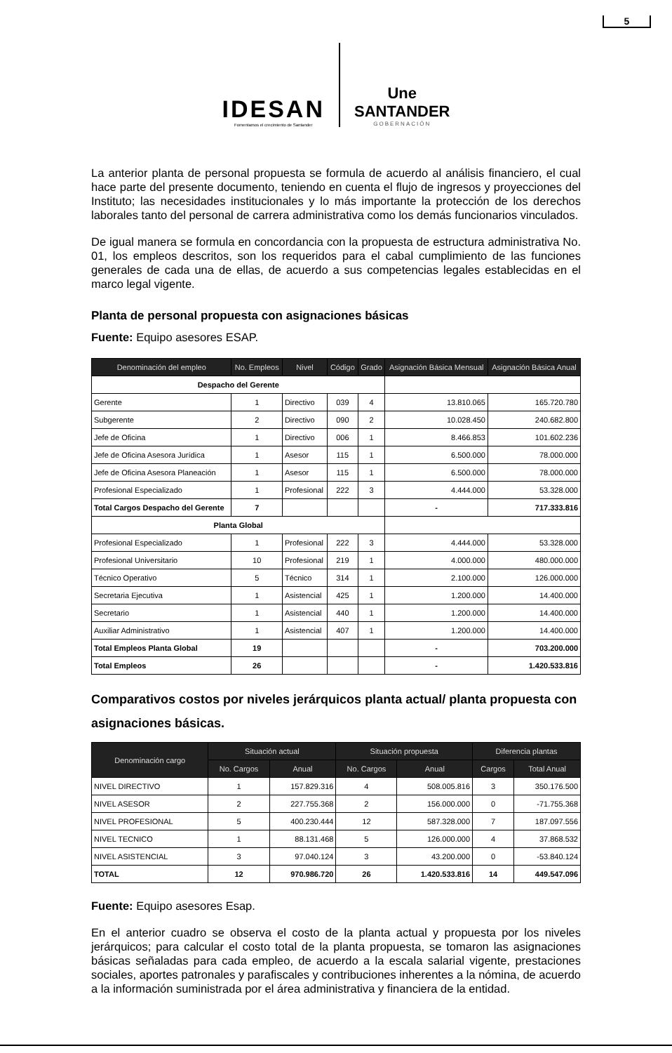5
IDESAN
Fomentamos el crecimiento de Santander
Une
SANTANDER
GOBERNACIÓN
La anterior planta de personal propuesta se formula de acuerdo al análisis financiero, el cual hace parte del presente documento, teniendo en cuenta el flujo de ingresos y proyecciones del Instituto; las necesidades institucionales y lo más importante la protección de los derechos laborales tanto del personal de carrera administrativa como los demás funcionarios vinculados.
De igual manera se formula en concordancia con la propuesta de estructura administrativa No. 01, los empleos descritos, son los requeridos para el cabal cumplimiento de las funciones generales de cada una de ellas, de acuerdo a sus competencias legales establecidas en el marco legal vigente.
Planta de personal propuesta con asignaciones básicas
Fuente: Equipo asesores ESAP.
| Denominación del empleo | No. Empleos | Nivel | Código | Grado | Asignación Básica Mensual | Asignación Básica Anual |
| --- | --- | --- | --- | --- | --- | --- |
| Despacho del Gerente | | | | | | |
| Gerente | 1 | Directivo | 039 | 4 | 13.810.065 | 165.720.780 |
| Subgerente | 2 | Directivo | 090 | 2 | 10.028.450 | 240.682.800 |
| Jefe de Oficina | 1 | Directivo | 006 | 1 | 8.466.853 | 101.602.236 |
| Jefe de Oficina Asesora Jurídica | 1 | Asesor | 115 | 1 | 6.500.000 | 78.000.000 |
| Jefe de Oficina Asesora Planeación | 1 | Asesor | 115 | 1 | 6.500.000 | 78.000.000 |
| Profesional Especializado | 1 | Profesional | 222 | 3 | 4.444.000 | 53.328.000 |
| Total Cargos Despacho del Gerente | 7 | | | | - | 717.333.816 |
| Planta Global | | | | | | |
| Profesional Especializado | 1 | Profesional | 222 | 3 | 4.444.000 | 53.328.000 |
| Profesional Universitario | 10 | Profesional | 219 | 1 | 4.000.000 | 480.000.000 |
| Técnico Operativo | 5 | Técnico | 314 | 1 | 2.100.000 | 126.000.000 |
| Secretaria Ejecutiva | 1 | Asistencial | 425 | 1 | 1.200.000 | 14.400.000 |
| Secretario | 1 | Asistencial | 440 | 1 | 1.200.000 | 14.400.000 |
| Auxiliar Administrativo | 1 | Asistencial | 407 | 1 | 1.200.000 | 14.400.000 |
| Total Empleos Planta Global | 19 | | | | - | 703.200.000 |
| Total Empleos | 26 | | | | - | 1.420.533.816 |
Comparativos costos por niveles jerárquicos planta actual/ planta propuesta con asignaciones básicas.
| Denominación cargo | Situación actual | | Situación propuesta | | Diferencia plantas | |
| --- | --- | --- | --- | --- | --- | --- |
| | No. Cargos | Anual | No. Cargos | Anual | Cargos | Total Anual |
| NIVEL DIRECTIVO | 1 | 157.829.316 | 4 | 508.005.816 | 3 | 350.176.500 |
| NIVEL ASESOR | 2 | 227.755.368 | 2 | 156.000.000 | 0 | -71.755.368 |
| NIVEL PROFESIONAL | 5 | 400.230.444 | 12 | 587.328.000 | 7 | 187.097.556 |
| NIVEL TECNICO | 1 | 88.131.468 | 5 | 126.000.000 | 4 | 37.868.532 |
| NIVEL ASISTENCIAL | 3 | 97.040.124 | 3 | 43.200.000 | 0 | -53.840.124 |
| TOTAL | 12 | 970.986.720 | 26 | 1.420.533.816 | 14 | 449.547.096 |
Fuente: Equipo asesores Esap.
En el anterior cuadro se observa el costo de la planta actual y propuesta por los niveles jerárquicos; para calcular el costo total de la planta propuesta, se tomaron las asignaciones básicas señaladas para cada empleo, de acuerdo a la escala salarial vigente, prestaciones sociales, aportes patronales y parafiscales y contribuciones inherentes a la nómina, de acuerdo a la información suministrada por el área administrativa y financiera de la entidad.